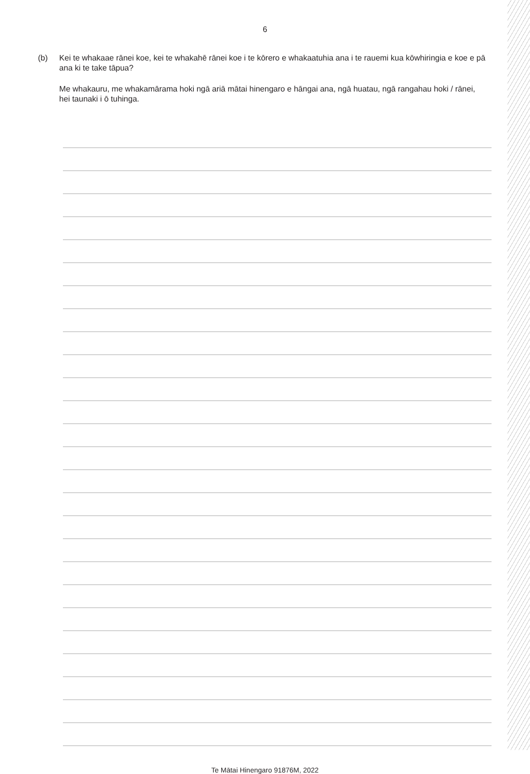6
(b) Kei te whakaae rānei koe, kei te whakahē rānei koe i te kōrero e whakaatuhia ana i te rauemi kua kōwhiringia e koe e pā ana ki te take tāpua?
Me whakauru, me whakamārama hoki ngā ariā mātai hinengaro e hāngai ana, ngā huatau, ngā rangahau hoki / rānei, hei taunaki i ō tuhinga.
Te Mātai Hinengaro 91876M, 2022